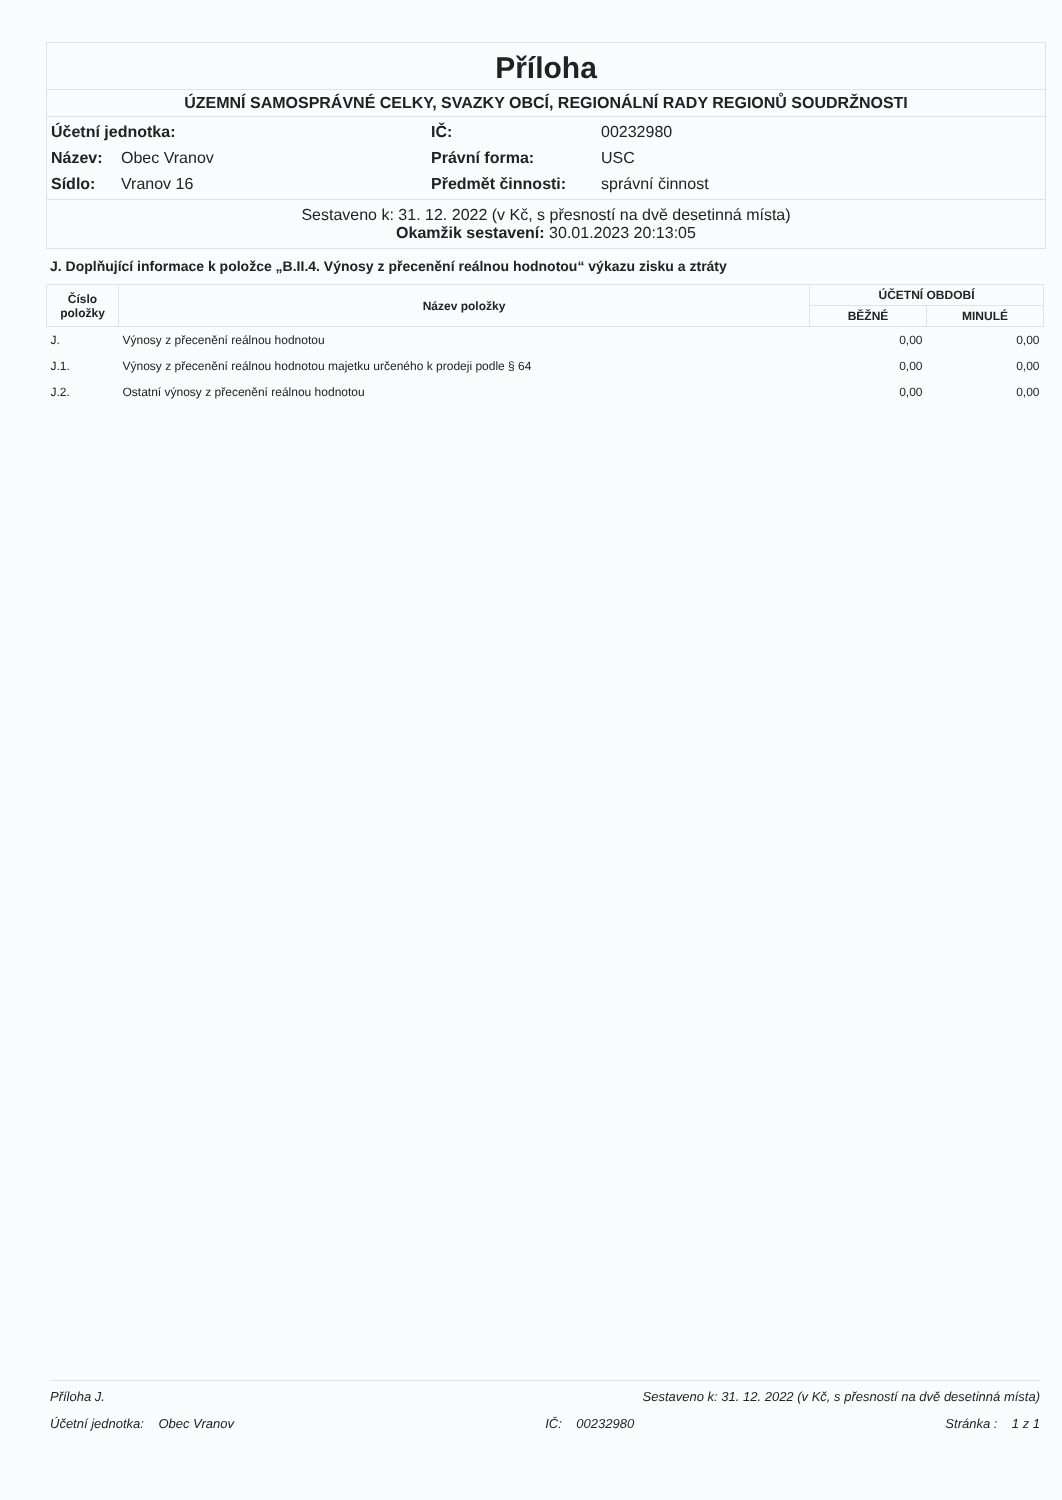Příloha
ÚZEMNÍ SAMOSPRÁVNÉ CELKY, SVAZKY OBCÍ, REGIONÁLNÍ RADY REGIONŮ SOUDRŽNOSTI
Účetní jednotka:
IČ:
00232980
Název:
Obec Vranov
Právní forma:
USC
Sídlo:
Vranov 16
Předmět činnosti:
správní činnost
Sestaveno k: 31. 12. 2022 (v Kč, s přesností na dvě desetinná místa)
Okamžik sestavení: 30.01.2023 20:13:05
J. Doplňující informace k položce „B.II.4. Výnosy z přecenění reálnou hodnotou“ výkazu zisku a ztráty
| Číslo položky | Název položky | ÚČETNÍ OBDOBÍ | |
| --- | --- | --- | --- |
| | | BĚŽNÉ | MINULÉ |
| J. | Výnosy z přecenění reálnou hodnotou | 0,00 | 0,00 |
| J.1. | Výnosy z přecenění reálnou hodnotou majetku určeného k prodeji podle § 64 | 0,00 | 0,00 |
| J.2. | Ostatní výnosy z přecenění reálnou hodnotou | 0,00 | 0,00 |
Příloha J. Sestaveno k: 31. 12. 2022 (v Kč, s přesností na dvě desetinná místa)
Účetní jednotka: Obec Vranov IČ: 00232980 Stránka : 1 z 1